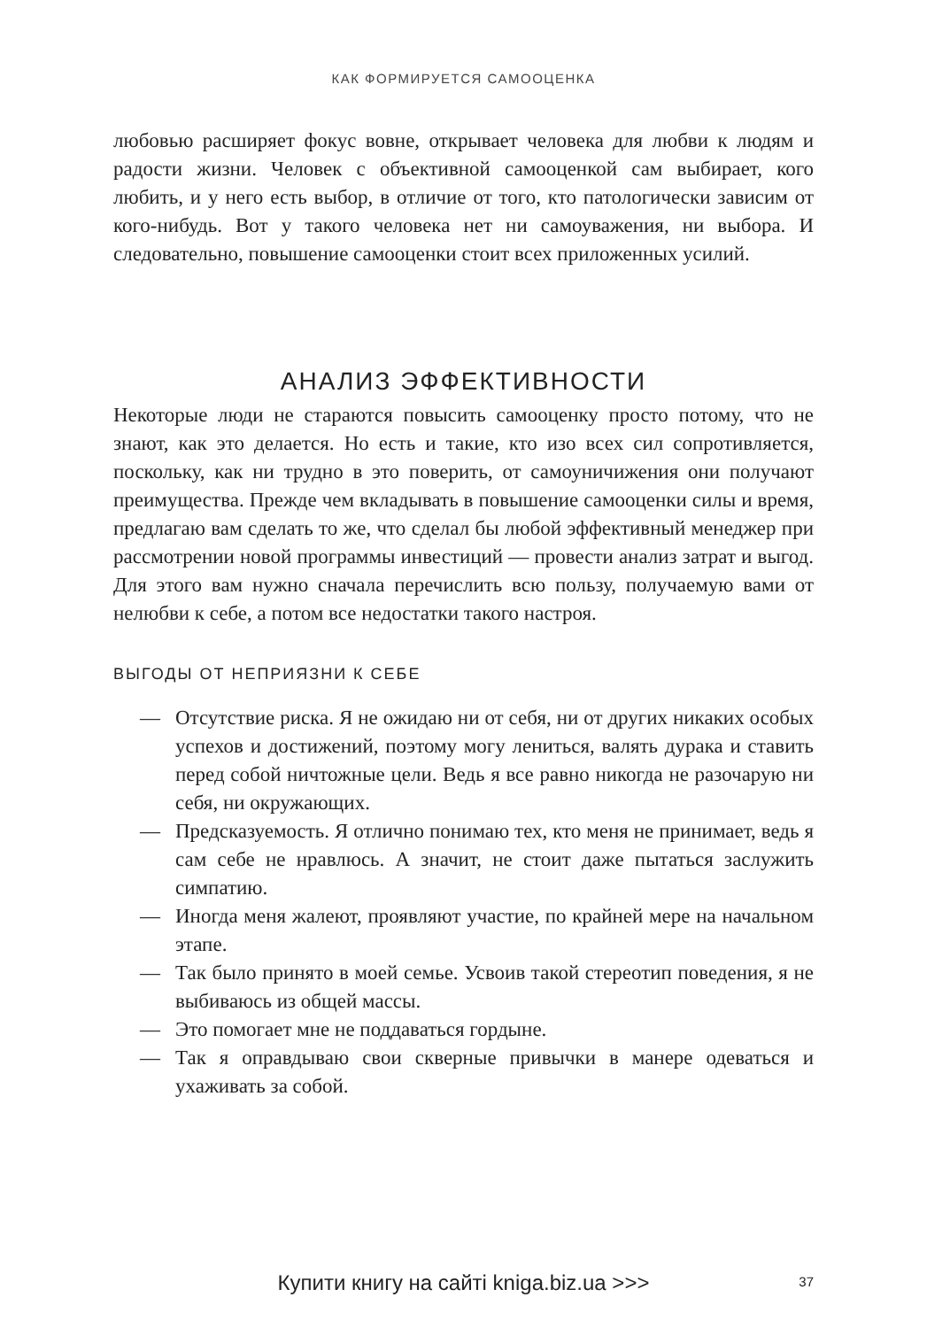КАК ФОРМИРУЕТСЯ САМООЦЕНКА
любовью расширяет фокус вовне, открывает человека для любви к людям и радости жизни. Человек с объективной самооценкой сам выбирает, кого любить, и у него есть выбор, в отличие от того, кто патологически зависим от кого-нибудь. Вот у такого человека нет ни самоуважения, ни выбора. И следовательно, повышение самооценки стоит всех приложенных усилий.
АНАЛИЗ ЭФФЕКТИВНОСТИ
Некоторые люди не стараются повысить самооценку просто потому, что не знают, как это делается. Но есть и такие, кто изо всех сил сопротивляется, поскольку, как ни трудно в это поверить, от самоуничижения они получают преимущества. Прежде чем вкладывать в повышение самооценки силы и время, предлагаю вам сделать то же, что сделал бы любой эффективный менеджер при рассмотрении новой программы инвестиций — провести анализ затрат и выгод. Для этого вам нужно сначала перечислить всю пользу, получаемую вами от нелюбви к себе, а потом все недостатки такого настроя.
ВЫГОДЫ ОТ НЕПРИЯЗНИ К СЕБЕ
— Отсутствие риска. Я не ожидаю ни от себя, ни от других никаких особых успехов и достижений, поэтому могу лениться, валять дурака и ставить перед собой ничтожные цели. Ведь я все равно никогда не разочарую ни себя, ни окружающих.
— Предсказуемость. Я отлично понимаю тех, кто меня не принимает, ведь я сам себе не нравлюсь. А значит, не стоит даже пытаться заслужить симпатию.
— Иногда меня жалеют, проявляют участие, по крайней мере на начальном этапе.
— Так было принято в моей семье. Усвоив такой стереотип поведения, я не выбиваюсь из общей массы.
— Это помогает мне не поддаваться гордыне.
— Так я оправдываю свои скверные привычки в манере одеваться и ухаживать за собой.
Купити книгу на сайті kniga.biz.ua >>>
37